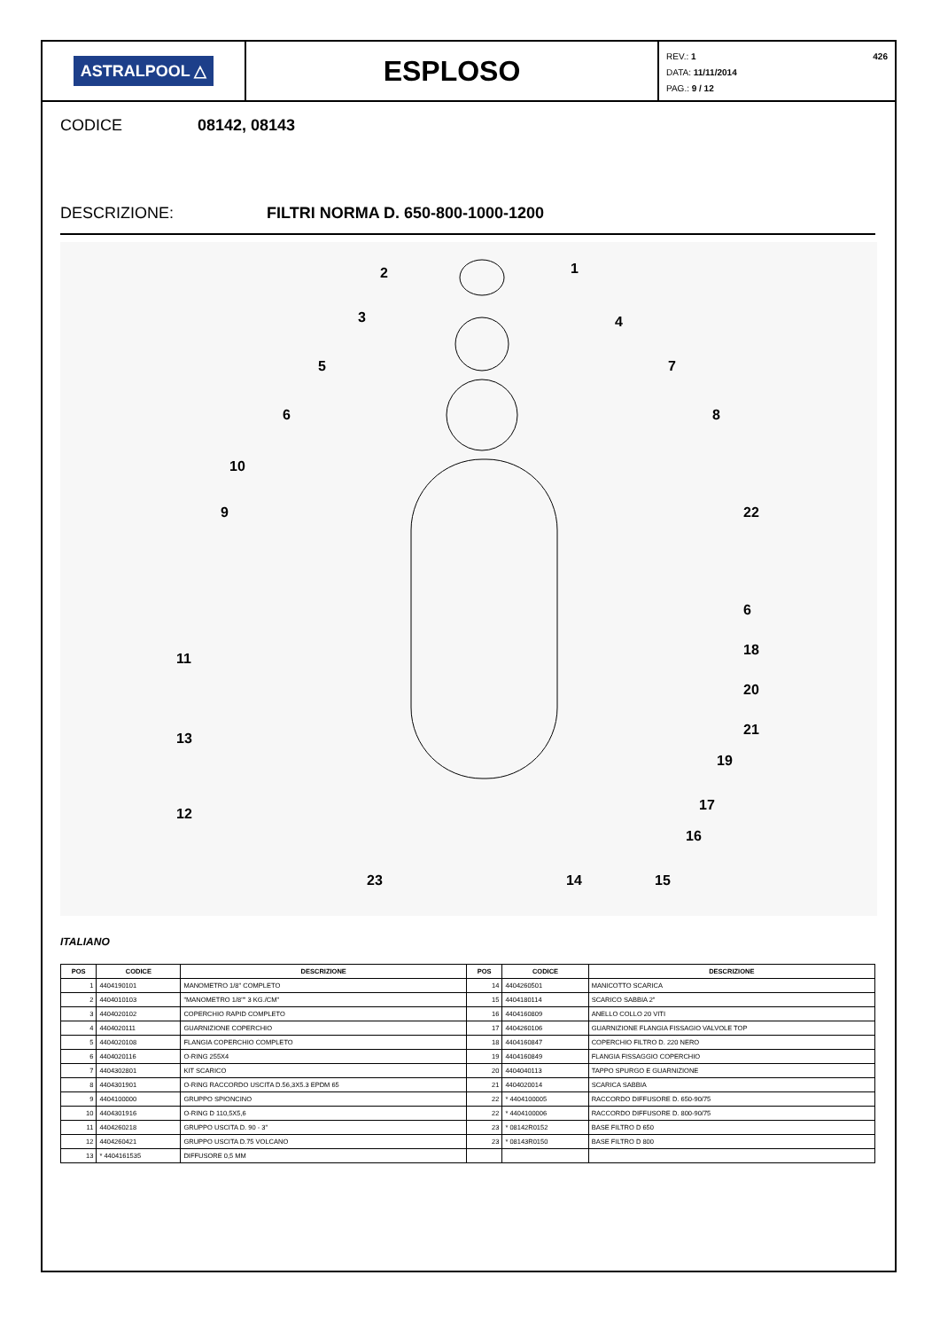ASTRALPOOL △
ESPLOSO
REV.: 1 426
DATA: 11/11/2014
PAG.: 9 / 12
CODICE 08142, 08143
DESCRIZIONE: FILTRI NORMA D. 650-800-1000-1200
2
1
3
4
5
7
6
8
10
9
22
6
18
20
21
19
11
13
12
17
16
23
14
15
ITALIANO
| POS | CODICE | DESCRIZIONE | POS | CODICE | DESCRIZIONE |
| --- | --- | --- | --- | --- | --- |
| 1 | 4404190101 | MANOMETRO 1/8" COMPLETO | 14 | 4404260501 | MANICOTTO SCARICA |
| 2 | 4404010103 | "MANOMETRO 1/8"" 3 KG./CM" | 15 | 4404180114 | SCARICO SABBIA 2" |
| 3 | 4404020102 | COPERCHIO RAPID COMPLETO | 16 | 4404160809 | ANELLO COLLO 20 VITI |
| 4 | 4404020111 | GUARNIZIONE COPERCHIO | 17 | 4404260106 | GUARNIZIONE FLANGIA FISSAGIO VALVOLE TOP |
| 5 | 4404020108 | FLANGIA COPERCHIO COMPLETO | 18 | 4404160847 | COPERCHIO FILTRO D. 220 NERO |
| 6 | 4404020116 | O-RING 255X4 | 19 | 4404160849 | FLANGIA FISSAGGIO COPERCHIO |
| 7 | 4404302801 | KIT SCARICO | 20 | 4404040113 | TAPPO SPURGO E GUARNIZIONE |
| 8 | 4404301901 | O-RING RACCORDO USCITA D.56,3X5.3 EPDM 65 | 21 | 4404020014 | SCARICA SABBIA |
| 9 | 4404100000 | GRUPPO SPIONCINO | 22 | * 4404100005 | RACCORDO DIFFUSORE D. 650-90/75 |
| 10 | 4404301916 | O-RING D 110,5X5,6 | 22 | * 4404100006 | RACCORDO DIFFUSORE D. 800-90/75 |
| 11 | 4404260218 | GRUPPO USCITA D. 90 - 3" | 23 | * 08142R0152 | BASE FILTRO D 650 |
| 12 | 4404260421 | GRUPPO USCITA D.75 VOLCANO | 23 | * 08143R0150 | BASE FILTRO D 800 |
| 13 | * 4404161535 | DIFFUSORE 0,5 MM | | | |